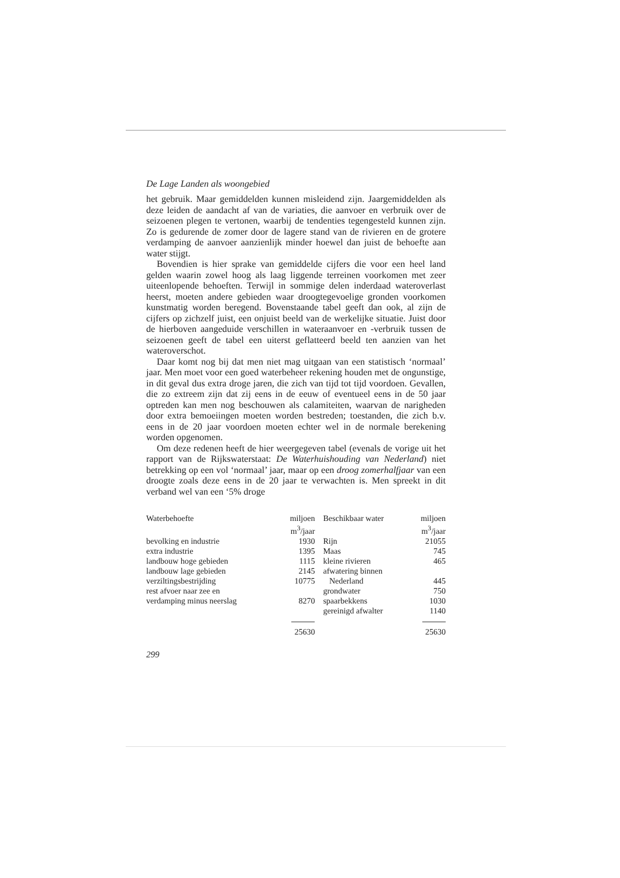De Lage Landen als woongebied
het gebruik. Maar gemiddelden kunnen misleidend zijn. Jaargemiddelden als deze leiden de aandacht af van de variaties, die aanvoer en verbruik over de seizoenen plegen te vertonen, waarbij de tendenties tegengesteld kunnen zijn. Zo is gedurende de zomer door de lagere stand van de rivieren en de grotere verdamping de aanvoer aanzienlijk minder hoewel dan juist de behoefte aan water stijgt.
Bovendien is hier sprake van gemiddelde cijfers die voor een heel land gelden waarin zowel hoog als laag liggende terreinen voorkomen met zeer uiteenlopende behoeften. Terwijl in sommige delen inderdaad wateroverlast heerst, moeten andere gebieden waar droogtegevoelige gronden voorkomen kunstmatig worden beregend. Bovenstaande tabel geeft dan ook, al zijn de cijfers op zichzelf juist, een onjuist beeld van de werkelijke situatie. Juist door de hierboven aangeduide verschillen in wateraanvoer en -verbruik tussen de seizoenen geeft de tabel een uiterst geflatteerd beeld ten aanzien van het wateroverschot.
Daar komt nog bij dat men niet mag uitgaan van een statistisch ‘normaal’ jaar. Men moet voor een goed waterbeheer rekening houden met de ongunstige, in dit geval dus extra droge jaren, die zich van tijd tot tijd voordoen. Gevallen, die zo extreem zijn dat zij eens in de eeuw of eventueel eens in de 50 jaar optreden kan men nog beschouwen als calamiteiten, waarvan de narigheden door extra bemoeiingen moeten worden bestreden; toestanden, die zich b.v. eens in de 20 jaar voordoen moeten echter wel in de normale berekening worden opgenomen.
Om deze redenen heeft de hier weergegeven tabel (evenals de vorige uit het rapport van de Rijkswaterstaat: De Waterhuishouding van Nederland) niet betrekking op een vol ‘normaal’ jaar, maar op een droog zomerhalfjaar van een droogte zoals deze eens in de 20 jaar te verwachten is. Men spreekt in dit verband wel van een ‘5% droge
| Waterbehoefte | miljoen m<sup>3</sup>/jaar | Beschikbaar water | miljoen m<sup>3</sup>/jaar |
| --- | --- | --- | --- |
| bevolking en industrie | 1930 | Rijn | 21055 |
| extra industrie | 1395 | Maas | 745 |
| landbouw hoge gebieden | 1115 | kleine rivieren | 465 |
| landbouw lage gebieden | 2145 | afwatering binnen | |
| verziltingsbestrijding | 10775 | Nederland | 445 |
| rest afvoer naar zee en | | grondwater | 750 |
| verdamping minus neerslag | 8270 | spaarbekkens | 1030 |
| | | gereinigd afwalter | 1140 |
| | 25630 | | 25630 |
299